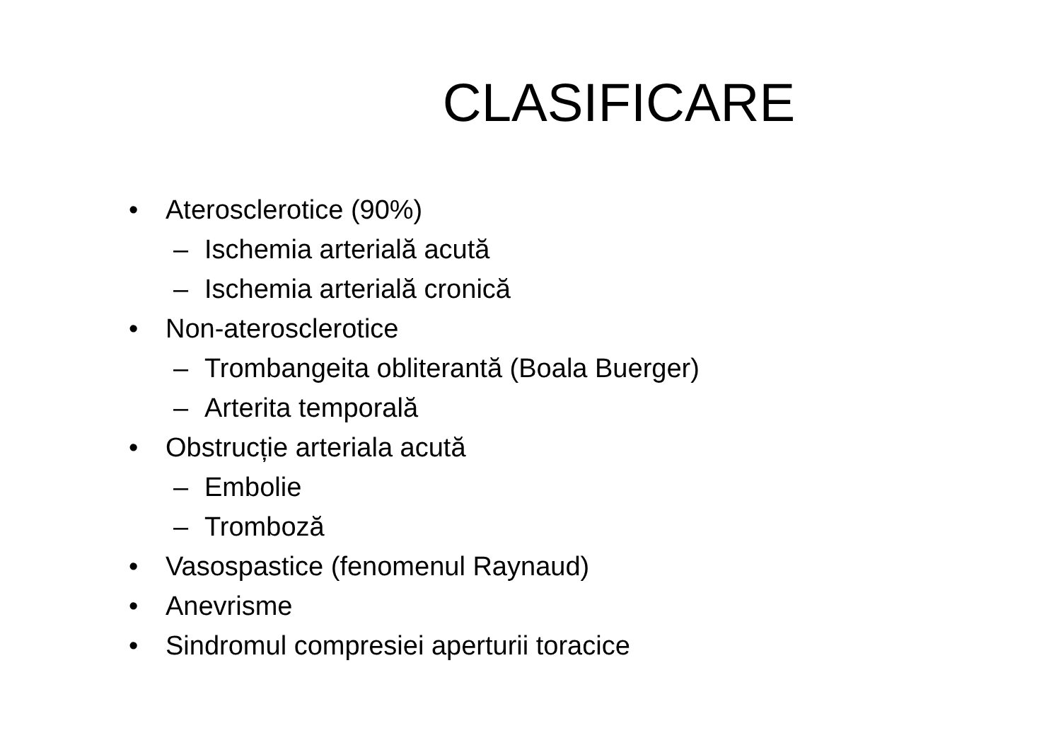CLASIFICARE
• Aterosclerotice (90%)
– Ischemia arterială acută
– Ischemia arterială cronică
• Non-aterosclerotice
– Trombangeita obliterantă (Boala Buerger)
– Arterita temporală
• Obstrucție arteriala acută
– Embolie
– Tromboză
• Vasospastice (fenomenul Raynaud)
• Anevrisme
• Sindromul compresiei aperturii toracice